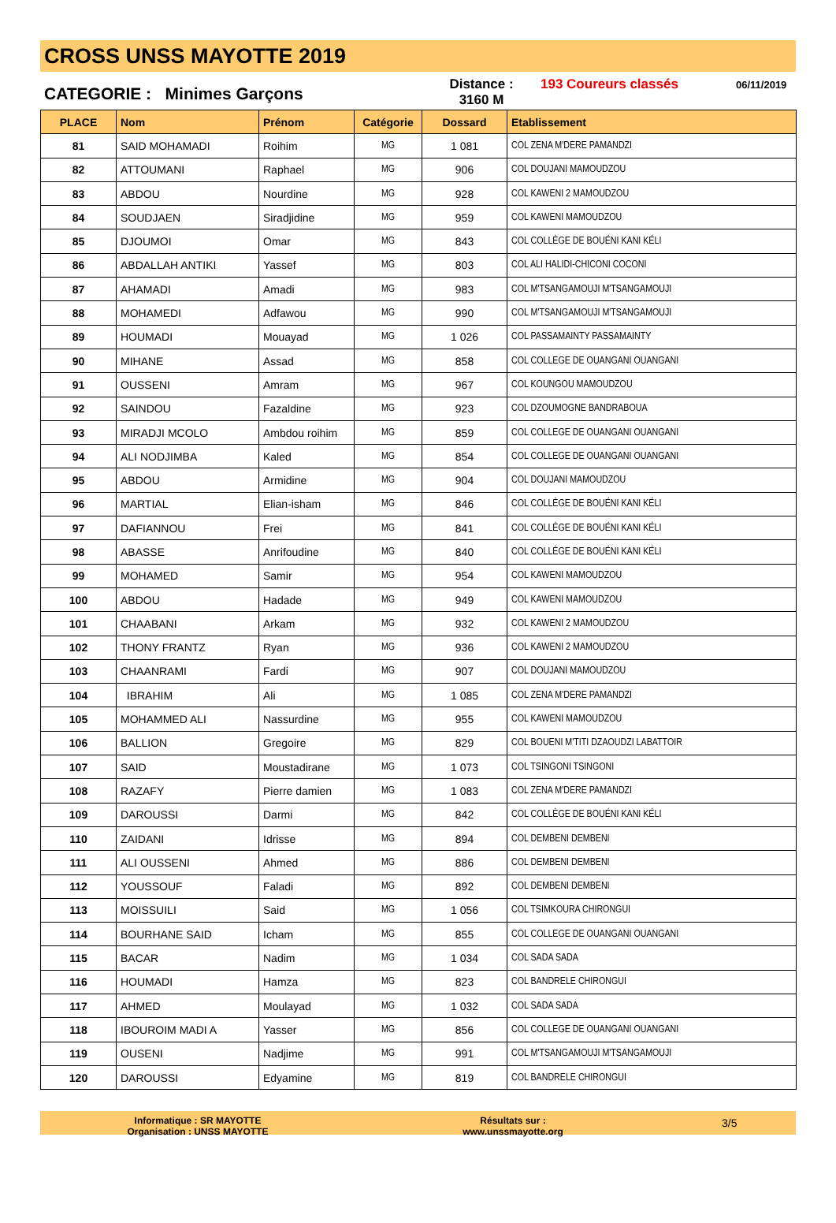CROSS UNSS MAYOTTE 2019
CATEGORIE : Minimes Garçons
Distance :
3160 M
193 Coureurs classés
06/11/2019
| PLACE | Nom | Prénom | Catégorie | Dossard | Etablissement |
| --- | --- | --- | --- | --- | --- |
| 81 | SAID MOHAMADI | Roihim | MG | 1 081 | COL ZENA M'DERE PAMANDZI |
| 82 | ATTOUMANI | Raphael | MG | 906 | COL DOUJANI MAMOUDZOU |
| 83 | ABDOU | Nourdine | MG | 928 | COL KAWENI 2 MAMOUDZOU |
| 84 | SOUDJAEN | Siradjidine | MG | 959 | COL KAWENI MAMOUDZOU |
| 85 | DJOUMOI | Omar | MG | 843 | COL COLLÈGE DE BOUÉNI KANI KÉLI |
| 86 | ABDALLAH ANTIKI | Yassef | MG | 803 | COL ALI HALIDI-CHICONI COCONI |
| 87 | AHAMADI | Amadi | MG | 983 | COL M'TSANGAMOUJI M'TSANGAMOUJI |
| 88 | MOHAMEDI | Adfawou | MG | 990 | COL M'TSANGAMOUJI M'TSANGAMOUJI |
| 89 | HOUMADI | Mouayad | MG | 1 026 | COL PASSAMAINTY PASSAMAINTY |
| 90 | MIHANE | Assad | MG | 858 | COL COLLEGE DE OUANGANI OUANGANI |
| 91 | OUSSENI | Amram | MG | 967 | COL KOUNGOU MAMOUDZOU |
| 92 | SAINDOU | Fazaldine | MG | 923 | COL DZOUMOGNE BANDRABOUA |
| 93 | MIRADJI MCOLO | Ambdou roihim | MG | 859 | COL COLLEGE DE OUANGANI OUANGANI |
| 94 | ALI NODJIMBA | Kaled | MG | 854 | COL COLLEGE DE OUANGANI OUANGANI |
| 95 | ABDOU | Armidine | MG | 904 | COL DOUJANI MAMOUDZOU |
| 96 | MARTIAL | Elian-isham | MG | 846 | COL COLLÈGE DE BOUÉNI KANI KÉLI |
| 97 | DAFIANNOU | Frei | MG | 841 | COL COLLÈGE DE BOUÉNI KANI KÉLI |
| 98 | ABASSE | Anrifoudine | MG | 840 | COL COLLÈGE DE BOUÉNI KANI KÉLI |
| 99 | MOHAMED | Samir | MG | 954 | COL KAWENI MAMOUDZOU |
| 100 | ABDOU | Hadade | MG | 949 | COL KAWENI MAMOUDZOU |
| 101 | CHAABANI | Arkam | MG | 932 | COL KAWENI 2 MAMOUDZOU |
| 102 | THONY FRANTZ | Ryan | MG | 936 | COL KAWENI 2 MAMOUDZOU |
| 103 | CHAANRAMI | Fardi | MG | 907 | COL DOUJANI MAMOUDZOU |
| 104 | IBRAHIM | Ali | MG | 1 085 | COL ZENA M'DERE PAMANDZI |
| 105 | MOHAMMED ALI | Nassurdine | MG | 955 | COL KAWENI MAMOUDZOU |
| 106 | BALLION | Gregoire | MG | 829 | COL BOUENI M'TITI DZAOUDZI LABATTOIR |
| 107 | SAID | Moustadirane | MG | 1 073 | COL TSINGONI TSINGONI |
| 108 | RAZAFY | Pierre damien | MG | 1 083 | COL ZENA M'DERE PAMANDZI |
| 109 | DAROUSSI | Darmi | MG | 842 | COL COLLÈGE DE BOUÉNI KANI KÉLI |
| 110 | ZAIDANI | Idrisse | MG | 894 | COL DEMBENI DEMBENI |
| 111 | ALI OUSSENI | Ahmed | MG | 886 | COL DEMBENI DEMBENI |
| 112 | YOUSSOUF | Faladi | MG | 892 | COL DEMBENI DEMBENI |
| 113 | MOISSUILI | Said | MG | 1 056 | COL TSIMKOURA CHIRONGUI |
| 114 | BOURHANE SAID | Icham | MG | 855 | COL COLLEGE DE OUANGANI OUANGANI |
| 115 | BACAR | Nadim | MG | 1 034 | COL SADA SADA |
| 116 | HOUMADI | Hamza | MG | 823 | COL BANDRELE CHIRONGUI |
| 117 | AHMED | Moulayad | MG | 1 032 | COL SADA SADA |
| 118 | IBOUROIM MADI A | Yasser | MG | 856 | COL COLLEGE DE OUANGANI OUANGANI |
| 119 | OUSENI | Nadjime | MG | 991 | COL M'TSANGAMOUJI M'TSANGAMOUJI |
| 120 | DAROUSSI | Edyamine | MG | 819 | COL BANDRELE CHIRONGUI |
Informatique : SR MAYOTTE
Organisation : UNSS MAYOTTE
Résultats sur :
www.unssmayotte.org
3/5